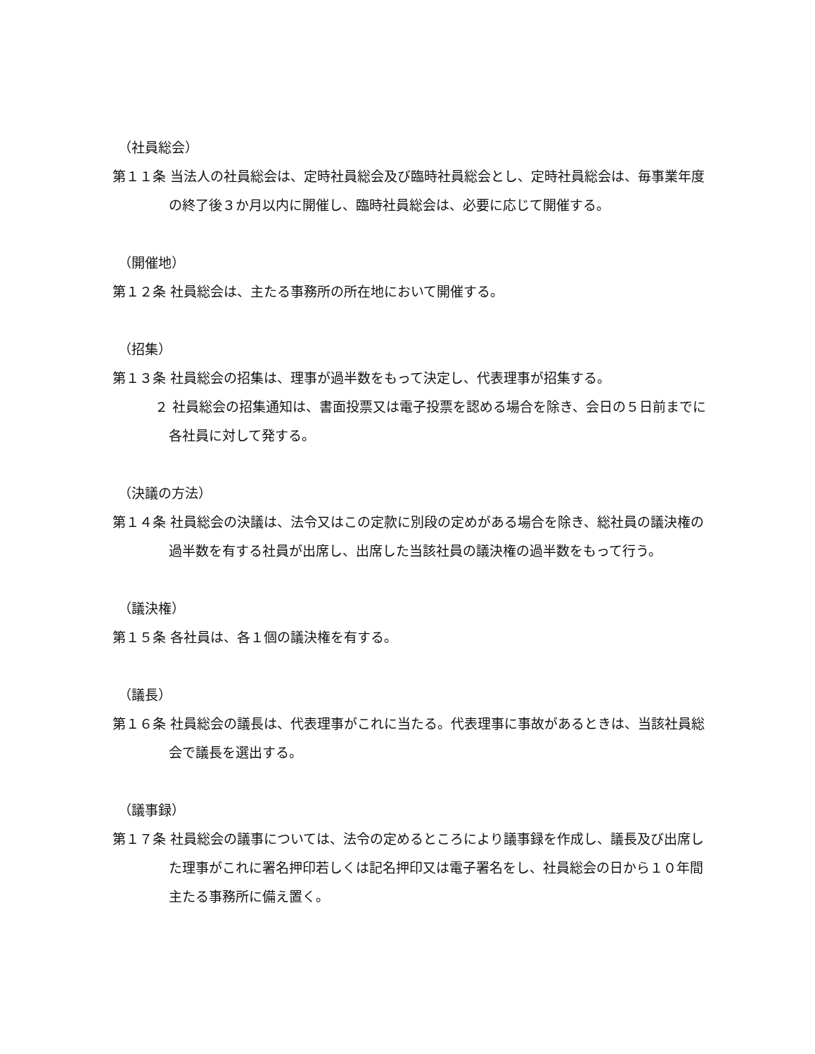（社員総会）
第１１条 当法人の社員総会は、定時社員総会及び臨時社員総会とし、定時社員総会は、毎事業年度の終了後３か月以内に開催し、臨時社員総会は、必要に応じて開催する。
（開催地）
第１２条 社員総会は、主たる事務所の所在地において開催する。
（招集）
第１３条 社員総会の招集は、理事が過半数をもって決定し、代表理事が招集する。
２ 社員総会の招集通知は、書面投票又は電子投票を認める場合を除き、会日の５日前までに各社員に対して発する。
（決議の方法）
第１４条 社員総会の決議は、法令又はこの定款に別段の定めがある場合を除き、総社員の議決権の過半数を有する社員が出席し、出席した当該社員の議決権の過半数をもって行う。
（議決権）
第１５条 各社員は、各１個の議決権を有する。
（議長）
第１６条 社員総会の議長は、代表理事がこれに当たる。代表理事に事故があるときは、当該社員総会で議長を選出する。
（議事録）
第１７条 社員総会の議事については、法令の定めるところにより議事録を作成し、議長及び出席した理事がこれに署名押印若しくは記名押印又は電子署名をし、社員総会の日から１０年間主たる事務所に備え置く。